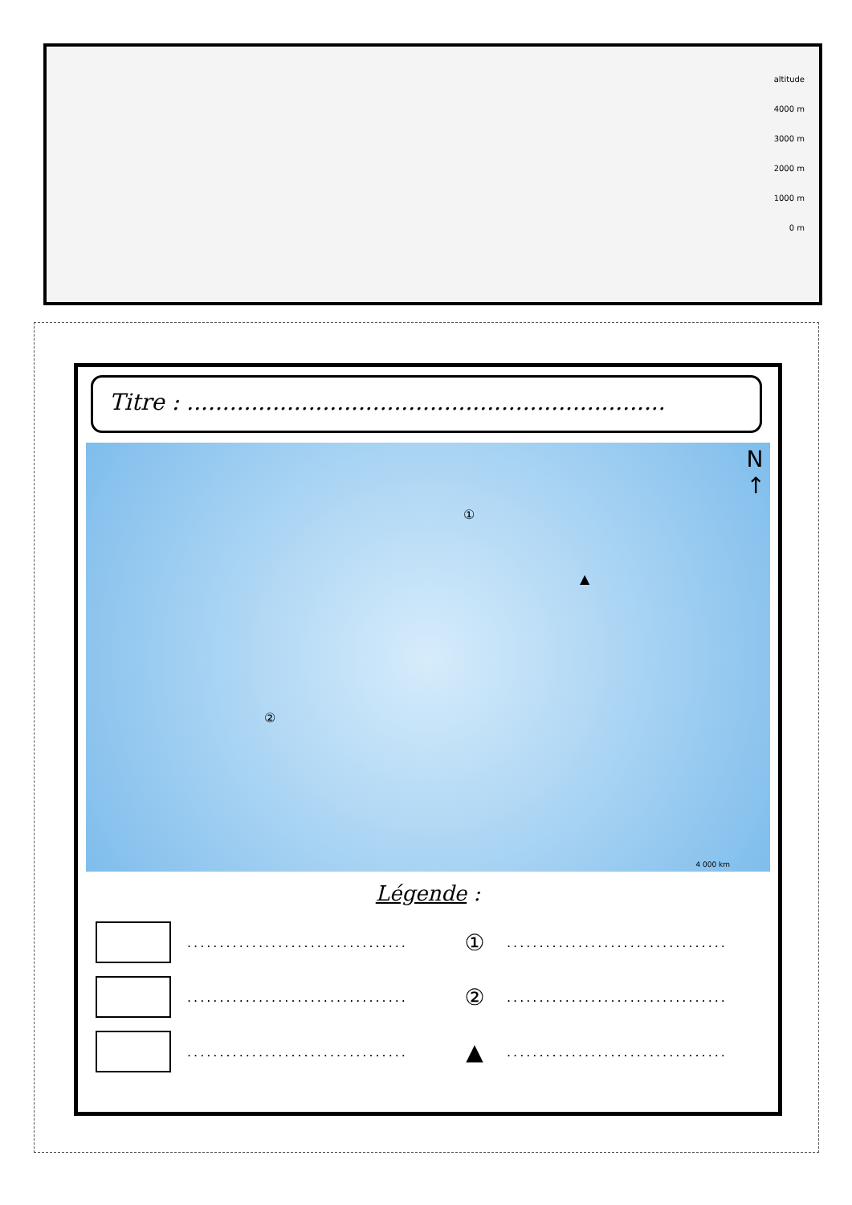altitude
4000 m
3000 m
2000 m
1000 m
0 m
Titre : ...................................................................
N
↑
①
②
▲
4 000 km
Légende :
..................................
①
..................................
..................................
②
..................................
..................................
▲
..................................